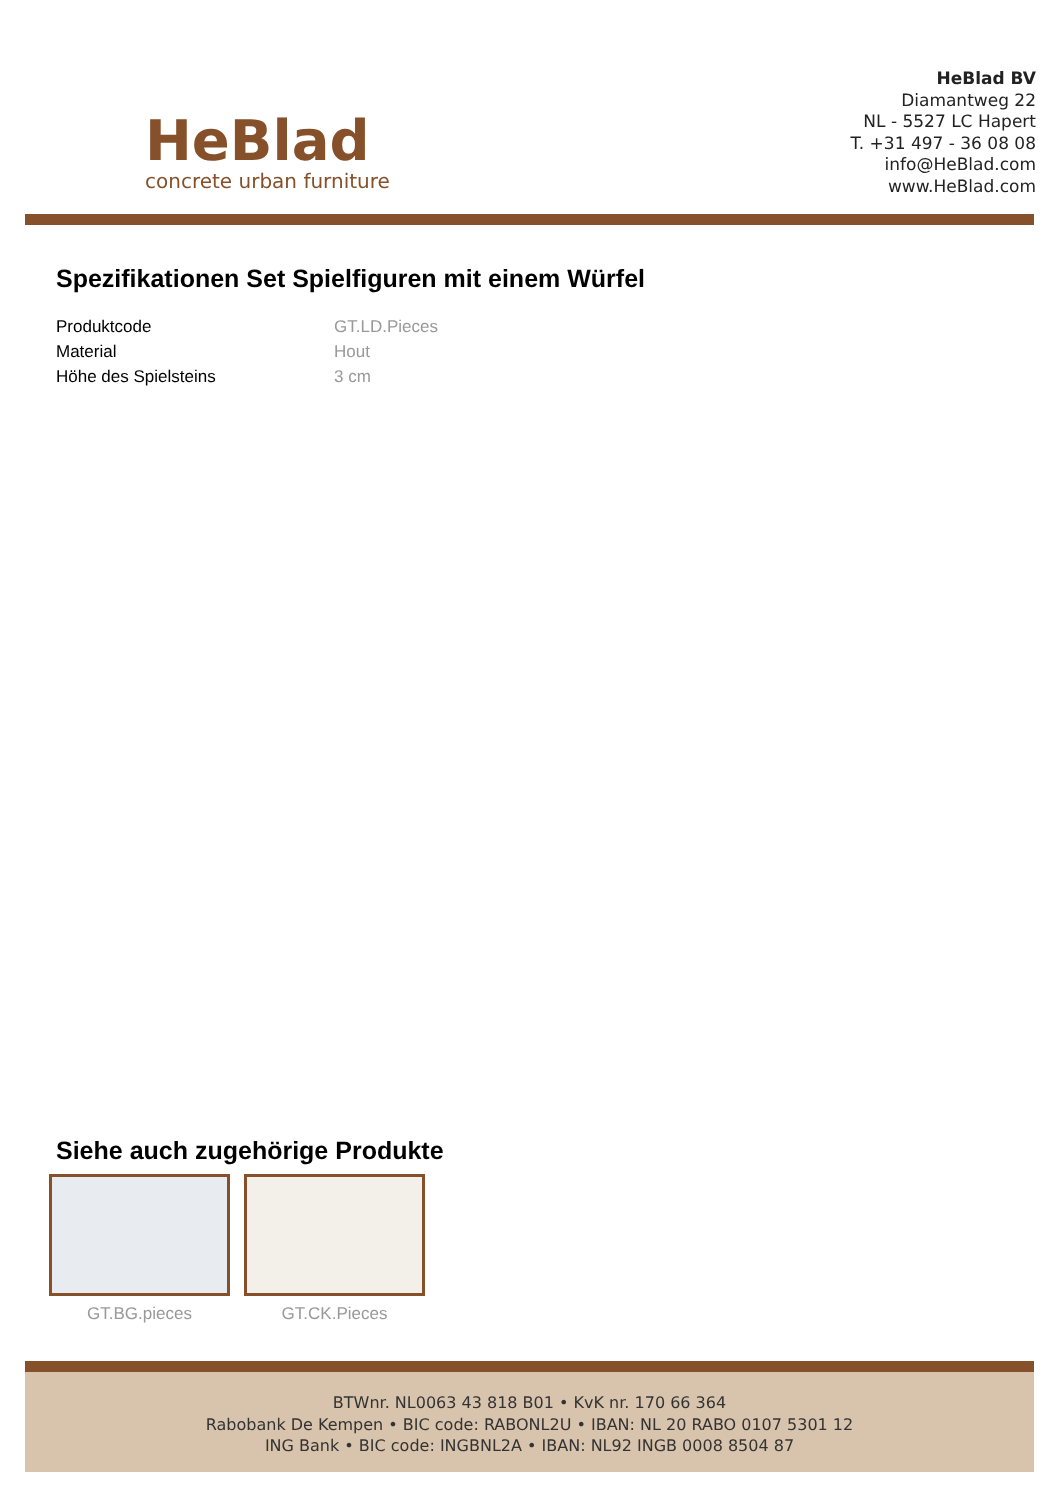HeBlad
concrete urban furniture
HeBlad BV
Diamantweg 22
NL - 5527 LC Hapert
T. +31 497 - 36 08 08
info@HeBlad.com
www.HeBlad.com
Spezifikationen Set Spielfiguren mit einem Würfel
| Produktcode | GT.LD.Pieces |
| Material | Hout |
| Höhe des Spielsteins | 3 cm |
Siehe auch zugehörige Produkte
GT.BG.pieces GT.CK.Pieces
BTWnr. NL0063 43 818 B01 • KvK nr. 170 66 364
Rabobank De Kempen • BIC code: RABONL2U • IBAN: NL 20 RABO 0107 5301 12
ING Bank • BIC code: INGBNL2A • IBAN: NL92 INGB 0008 8504 87